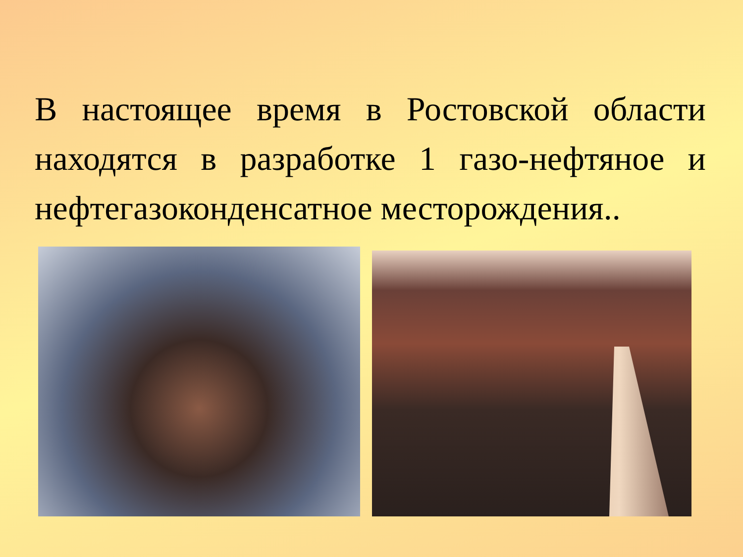В настоящее время в Ростовской области находятся в разработке 1 газо-нефтяное и нефтегазоконденсатное месторождения..